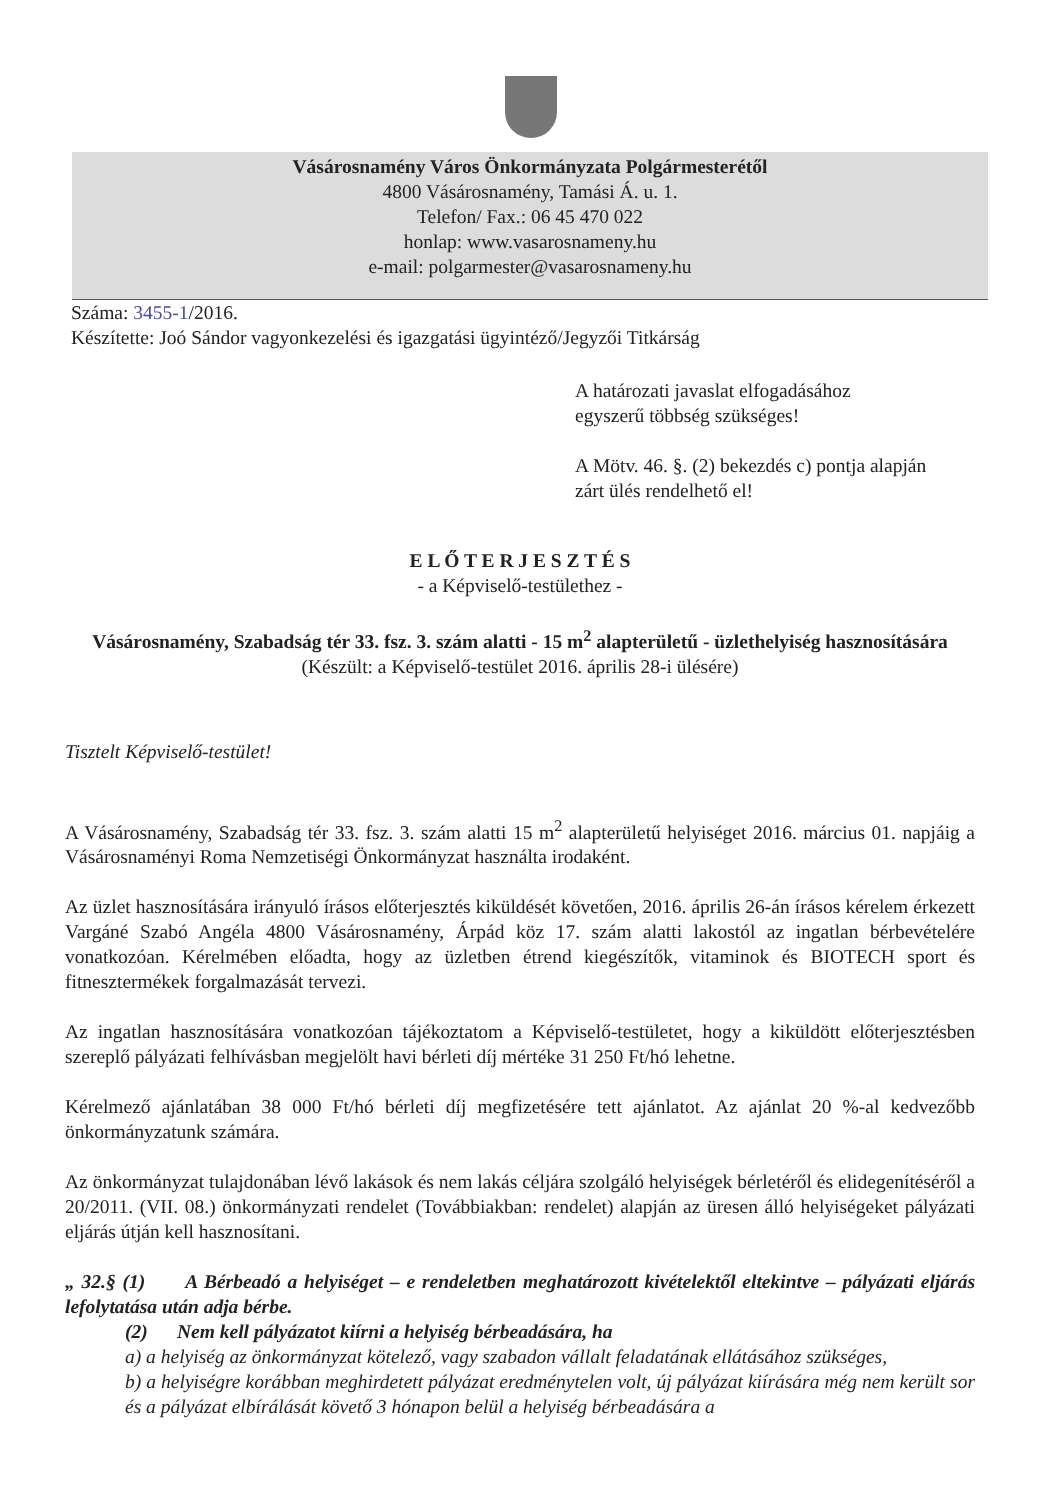Vásárosnamény Város Önkormányzata Polgármesterétől
4800 Vásárosnamény, Tamási Á. u. 1.
Telefon/ Fax.: 06 45 470 022
honlap: www.vasarosnameny.hu
e-mail: polgarmester@vasarosnameny.hu
Száma: 3455-1/2016.
Készítette: Joó Sándor vagyonkezelési és igazgatási ügyintéző/Jegyzői Titkárság
A határozati javaslat elfogadásához
egyszerű többség szükséges!
A Mötv. 46. §. (2) bekezdés c) pontja alapján
zárt ülés rendelhető el!
E L Ő T E R J E S Z T É S
- a Képviselő-testülethez -
Vásárosnamény, Szabadság tér 33. fsz. 3. szám alatti - 15 m<sup>2</sup> alapterületű - üzlethelyiség hasznosítására
(Készült: a Képviselő-testület 2016. április 28-i ülésére)
Tisztelt Képviselő-testület!
A Vásárosnamény, Szabadság tér 33. fsz. 3. szám alatti 15 m<sup>2</sup> alapterületű helyiséget 2016. március 01. napjáig a Vásárosnaményi Roma Nemzetiségi Önkormányzat használta irodaként.
Az üzlet hasznosítására irányuló írásos előterjesztés kiküldését követően, 2016. április 26-án írásos kérelem érkezett Vargáné Szabó Angéla 4800 Vásárosnamény, Árpád köz 17. szám alatti lakostól az ingatlan bérbevételére vonatkozóan. Kérelmében előadta, hogy az üzletben étrend kiegészítők, vitaminok és BIOTECH sport és fitnesztermékek forgalmazását tervezi.
Az ingatlan hasznosítására vonatkozóan tájékoztatom a Képviselő-testületet, hogy a kiküldött előterjesztésben szereplő pályázati felhívásban megjelölt havi bérleti díj mértéke 31 250 Ft/hó lehetne.
Kérelmező ajánlatában 38 000 Ft/hó bérleti díj megfizetésére tett ajánlatot. Az ajánlat 20 %-al kedvezőbb önkormányzatunk számára.
Az önkormányzat tulajdonában lévő lakások és nem lakás céljára szolgáló helyiségek bérletéről és elidegenítéséről a 20/2011. (VII. 08.) önkormányzati rendelet (Továbbiakban: rendelet) alapján az üresen álló helyiségeket pályázati eljárás útján kell hasznosítani.
„ 32.§ (1) A Bérbeadó a helyiséget – e rendeletben meghatározott kivételektől eltekintve – pályázati eljárás lefolytatása után adja bérbe.
(2) Nem kell pályázatot kiírni a helyiség bérbeadására, ha
a) a helyiség az önkormányzat kötelező, vagy szabadon vállalt feladatának ellátásához szükséges,
b) a helyiségre korábban meghirdetett pályázat eredménytelen volt, új pályázat kiírására még nem került sor és a pályázat elbírálását követő 3 hónapon belül a helyiség bérbeadására a